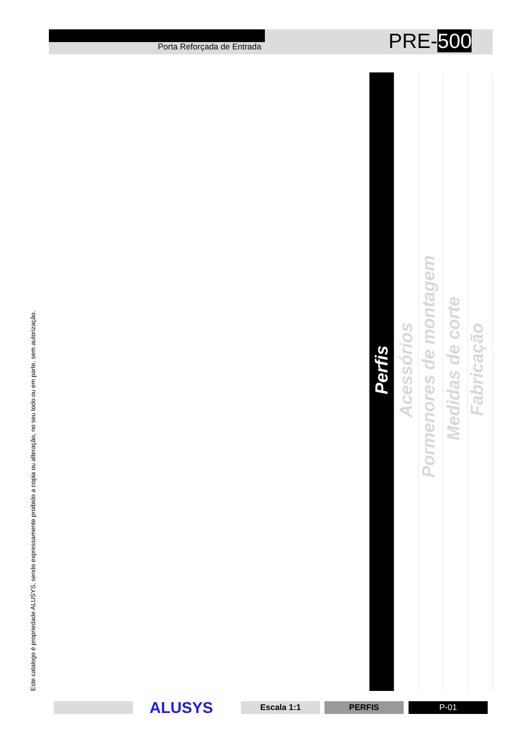Porta Reforçada de Entrada PRE-500
Este catalogo é propriedade ALUSYS, sendo expressamente proibido a copia ou alteração, no seu todo ou em parte, sem autorização.
Perfis
Acessórios
Pormenores de montagem
Medidas de corte
Fabricação
ALUSYS Escala 1:1 PERFIS P-01